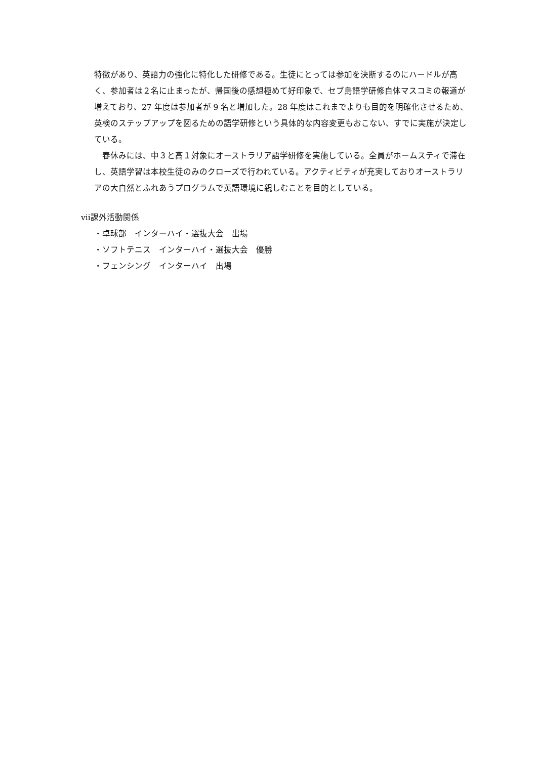特徴があり、英語力の強化に特化した研修である。生徒にとっては参加を決断するのにハードルが高く、参加者は２名に止まったが、帰国後の感想極めて好印象で、セブ島語学研修自体マスコミの報道が増えており、27 年度は参加者が 9 名と増加した。28 年度はこれまでよりも目的を明確化させるため、英検のステップアップを図るための語学研修という具体的な内容変更もおこない、すでに実施が決定している。
　春休みには、中３と高１対象にオーストラリア語学研修を実施している。全員がホームスティで滞在し、英語学習は本校生徒のみのクローズで行われている。アクティビティが充実しておりオーストラリアの大自然とふれあうプログラムで英語環境に親しむことを目的としている。
ⅶ課外活動関係
・卓球部　インターハイ・選抜大会　出場
・ソフトテニス　インターハイ・選抜大会　優勝
・フェンシング　インターハイ　出場